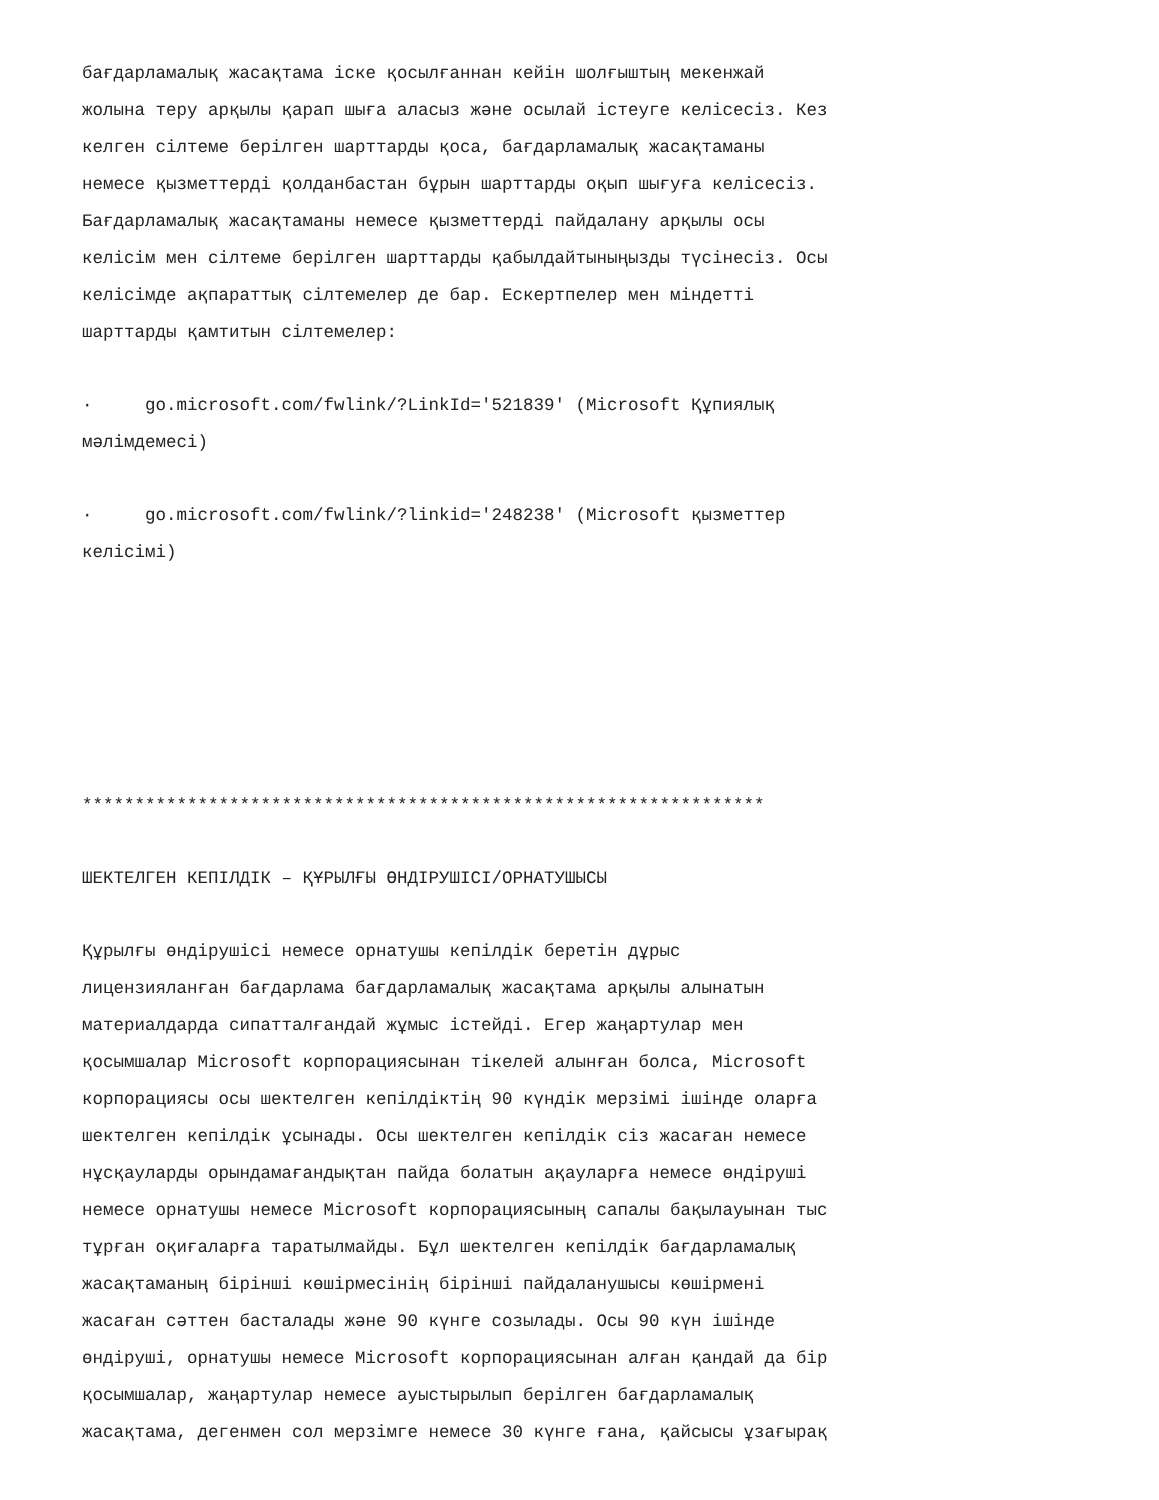бағдарламалық жасақтама іске қосылғаннан кейін шолғыштың мекенжай жолына теру арқылы қарап шыға аласыз және осылай істеуге келісесіз. Кез келген сілтеме берілген шарттарды қоса, бағдарламалық жасақтаманы немесе қызметтерді қолданбастан бұрын шарттарды оқып шығуға келісесіз. Бағдарламалық жасақтаманы немесе қызметтерді пайдалану арқылы осы келісім мен сілтеме берілген шарттарды қабылдайтыныңызды түсінесіз. Осы келісімде ақпараттық сілтемелер де бар. Ескертпелер мен міндетті шарттарды қамтитын сілтемелер:
· go.microsoft.com/fwlink/?LinkId='521839' (Microsoft Құпиялық мәлімдемесі)
· go.microsoft.com/fwlink/?linkid='248238' (Microsoft қызметтер келісімі)
*****************************************************************
ШЕКТЕЛГЕН КЕПІЛДІК – ҚҰРЫЛҒЫ ӨНДІРУШІСІ/ОРНАТУШЫСЫ
Құрылғы өндірушісі немесе орнатушы кепілдік беретін дұрыс лицензияланған бағдарлама бағдарламалық жасақтама арқылы алынатын материалдарда сипатталғандай жұмыс істейді. Егер жаңартулар мен қосымшалар Microsoft корпорациясынан тікелей алынған болса, Microsoft корпорациясы осы шектелген кепілдіктің 90 күндік мерзімі ішінде оларға шектелген кепілдік ұсынады. Осы шектелген кепілдік сіз жасаған немесе нұсқауларды орындамағандықтан пайда болатын ақауларға немесе өндіруші немесе орнатушы немесе Microsoft корпорациясының сапалы бақылауынан тыс тұрған оқиғаларға таратылмайды. Бұл шектелген кепілдік бағдарламалық жасақтаманың бірінші көшірмесінің бірінші пайдаланушысы көшірмені жасаған сәттен басталады және 90 күнге созылады. Осы 90 күн ішінде өндіруші, орнатушы немесе Microsoft корпорациясынан алған қандай да бір қосымшалар, жаңартулар немесе ауыстырылып берілген бағдарламалық жасақтама, дегенмен сол мерзімге немесе 30 күнге ғана, қайсысы ұзағырақ